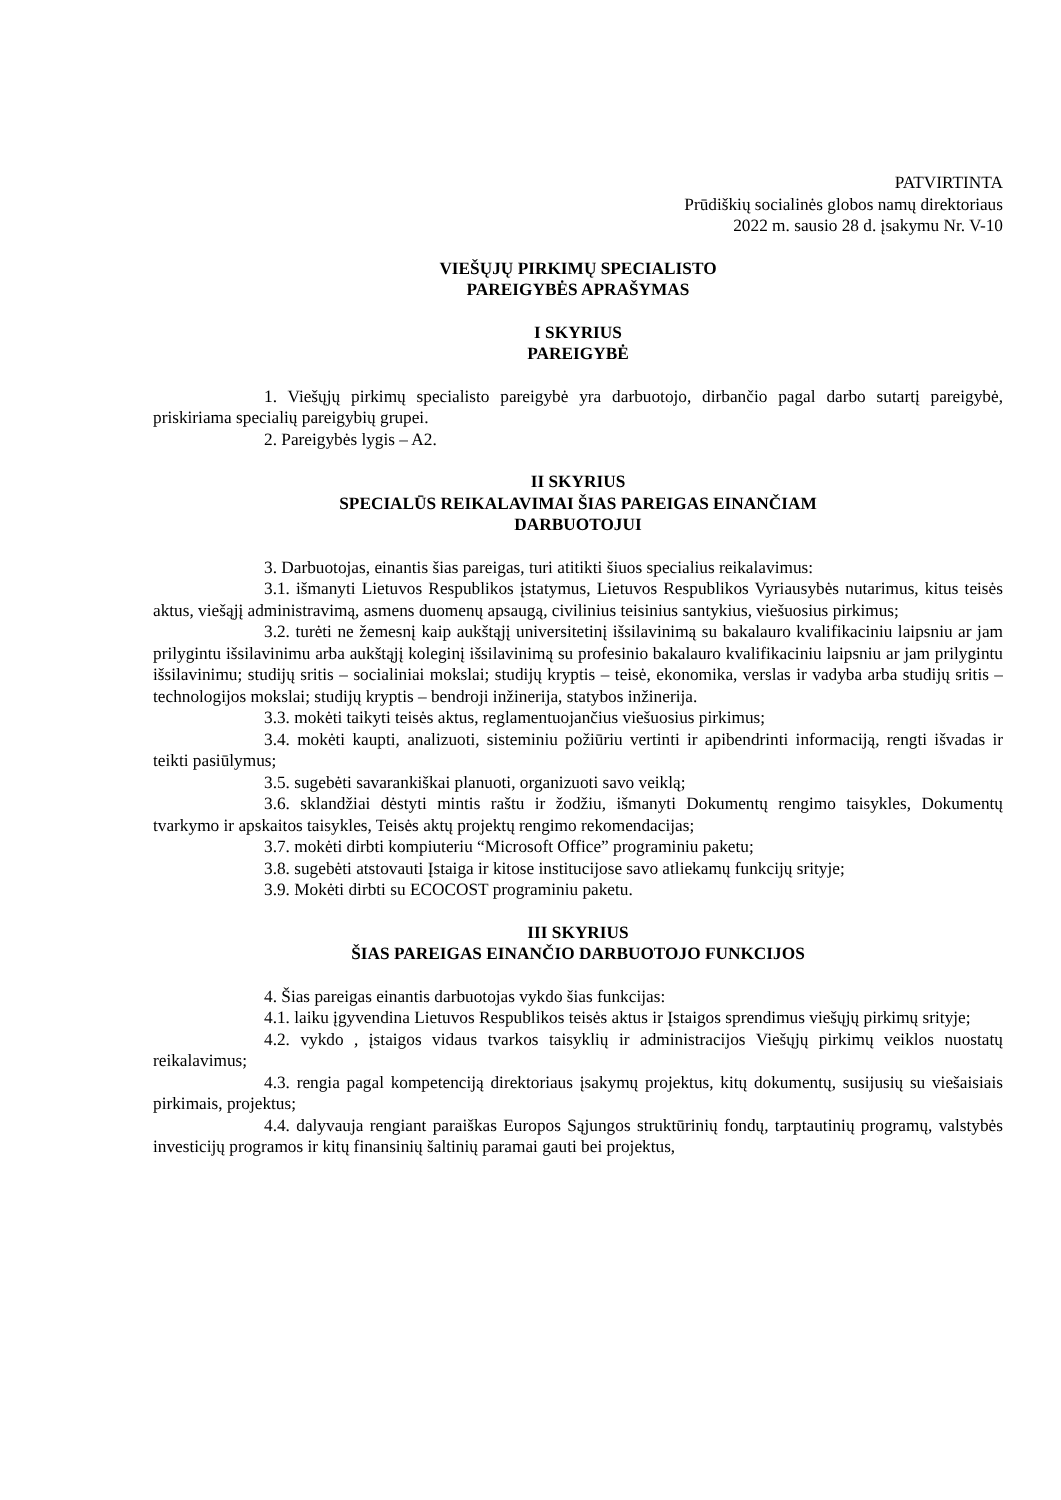PATVIRTINTA
Prūdiškių socialinės globos namų direktoriaus
2022 m. sausio 28 d. įsakymu Nr. V-10
VIEŠŲJŲ PIRKIMŲ SPECIALISTO
PAREIGYBĖS APRAŠYMAS
I SKYRIUS
PAREIGYBĖ
1. Viešųjų pirkimų specialisto pareigybė yra darbuotojo, dirbančio pagal darbo sutartį pareigybė, priskiriama specialių pareigybių grupei.
2. Pareigybės lygis – A2.
II SKYRIUS
SPECIALŪS REIKALAVIMAI ŠIAS PAREIGAS EINANČIAM
DARBUOTOJUI
3. Darbuotojas, einantis šias pareigas, turi atitikti šiuos specialius reikalavimus:
3.1. išmanyti Lietuvos Respublikos įstatymus, Lietuvos Respublikos Vyriausybės nutarimus, kitus teisės aktus, viešąjį administravimą, asmens duomenų apsaugą, civilinius teisinius santykius, viešuosius pirkimus;
3.2. turėti ne žemesnį kaip aukštąjį universitetinį išsilavinimą su bakalauro kvalifikaciniu laipsniu ar jam prilygintu išsilavinimu arba aukštąjį koleginį išsilavinimą su profesinio bakalauro kvalifikaciniu laipsniu ar jam prilygintu išsilavinimu; studijų sritis – socialiniai mokslai; studijų kryptis – teisė, ekonomika, verslas ir vadyba arba studijų sritis – technologijos mokslai; studijų kryptis – bendroji inžinerija, statybos inžinerija.
3.3. mokėti taikyti teisės aktus, reglamentuojančius viešuosius pirkimus;
3.4. mokėti kaupti, analizuoti, sisteminiu požiūriu vertinti ir apibendrinti informaciją, rengti išvadas ir teikti pasiūlymus;
3.5. sugebėti savarankiškai planuoti, organizuoti savo veiklą;
3.6. sklandžiai dėstyti mintis raštu ir žodžiu, išmanyti Dokumentų rengimo taisykles, Dokumentų tvarkymo ir apskaitos taisykles, Teisės aktų projektų rengimo rekomendacijas;
3.7. mokėti dirbti kompiuteriu “Microsoft Office” programiniu paketu;
3.8. sugebėti atstovauti Įstaiga ir kitose institucijose savo atliekamų funkcijų srityje;
3.9. Mokėti dirbti su ECOCOST programiniu paketu.
III SKYRIUS
ŠIAS PAREIGAS EINANČIO DARBUOTOJO FUNKCIJOS
4. Šias pareigas einantis darbuotojas vykdo šias funkcijas:
4.1. laiku įgyvendina Lietuvos Respublikos teisės aktus ir Įstaigos sprendimus viešųjų pirkimų srityje;
4.2. vykdo , įstaigos vidaus tvarkos taisyklių ir administracijos Viešųjų pirkimų veiklos nuostatų reikalavimus;
4.3. rengia pagal kompetenciją direktoriaus įsakymų projektus, kitų dokumentų, susijusių su viešaisiais pirkimais, projektus;
4.4. dalyvauja rengiant paraiškas Europos Sąjungos struktūrinių fondų, tarptautinių programų, valstybės investicijų programos ir kitų finansinių šaltinių paramai gauti bei projektus,